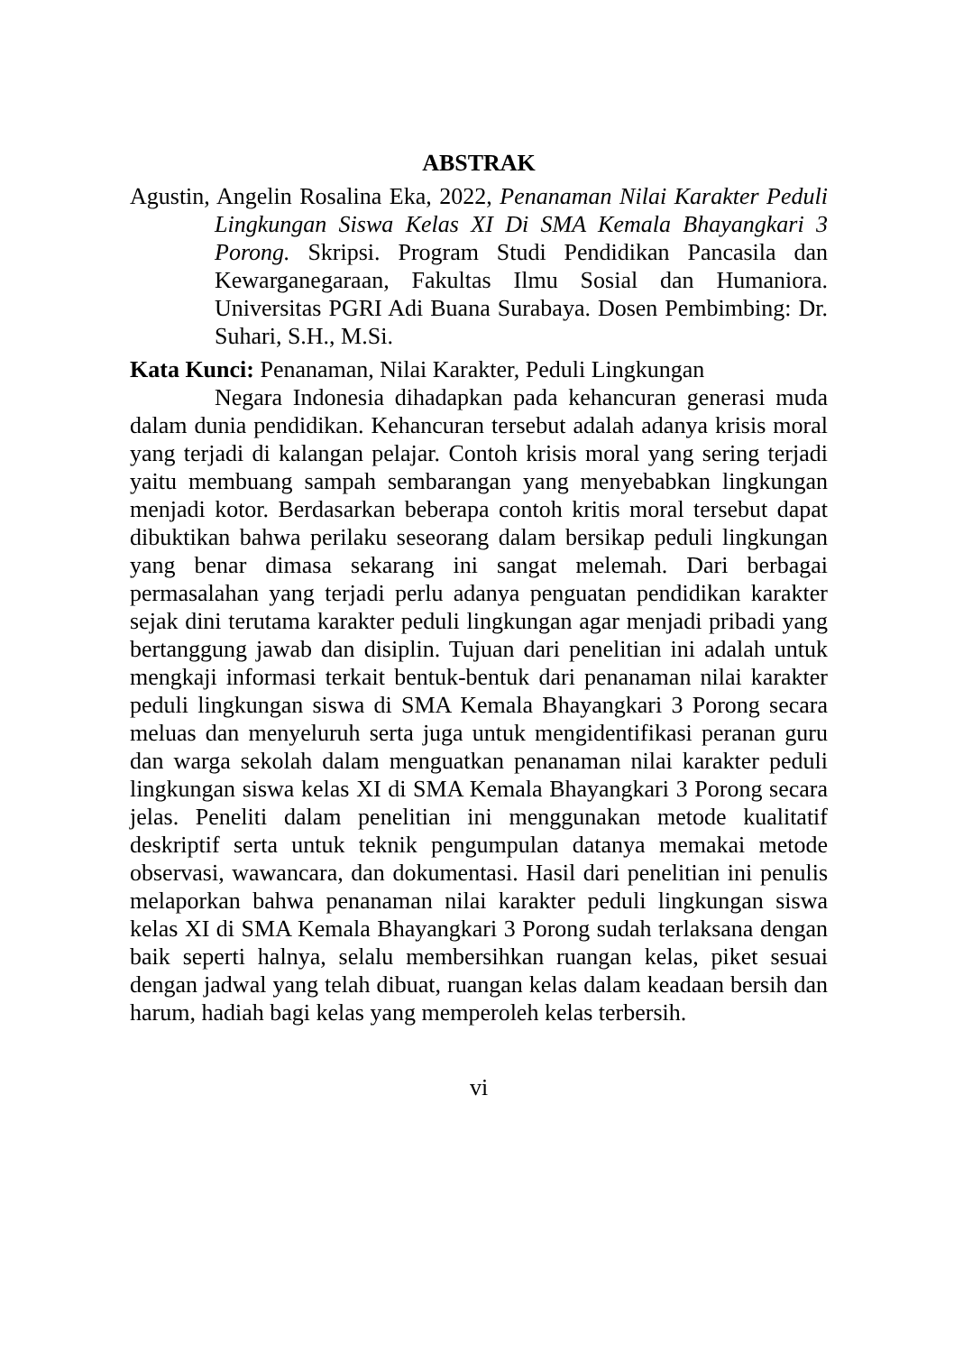ABSTRAK
Agustin, Angelin Rosalina Eka, 2022, Penanaman Nilai Karakter Peduli Lingkungan Siswa Kelas XI Di SMA Kemala Bhayangkari 3 Porong. Skripsi. Program Studi Pendidikan Pancasila dan Kewarganegaraan, Fakultas Ilmu Sosial dan Humaniora. Universitas PGRI Adi Buana Surabaya. Dosen Pembimbing: Dr. Suhari, S.H., M.Si.
Kata Kunci: Penanaman, Nilai Karakter, Peduli Lingkungan
Negara Indonesia dihadapkan pada kehancuran generasi muda dalam dunia pendidikan. Kehancuran tersebut adalah adanya krisis moral yang terjadi di kalangan pelajar. Contoh krisis moral yang sering terjadi yaitu membuang sampah sembarangan yang menyebabkan lingkungan menjadi kotor. Berdasarkan beberapa contoh kritis moral tersebut dapat dibuktikan bahwa perilaku seseorang dalam bersikap peduli lingkungan yang benar dimasa sekarang ini sangat melemah. Dari berbagai permasalahan yang terjadi perlu adanya penguatan pendidikan karakter sejak dini terutama karakter peduli lingkungan agar menjadi pribadi yang bertanggung jawab dan disiplin. Tujuan dari penelitian ini adalah untuk mengkaji informasi terkait bentuk-bentuk dari penanaman nilai karakter peduli lingkungan siswa di SMA Kemala Bhayangkari 3 Porong secara meluas dan menyeluruh serta juga untuk mengidentifikasi peranan guru dan warga sekolah dalam menguatkan penanaman nilai karakter peduli lingkungan siswa kelas XI di SMA Kemala Bhayangkari 3 Porong secara jelas. Peneliti dalam penelitian ini menggunakan metode kualitatif deskriptif serta untuk teknik pengumpulan datanya memakai metode observasi, wawancara, dan dokumentasi. Hasil dari penelitian ini penulis melaporkan bahwa penanaman nilai karakter peduli lingkungan siswa kelas XI di SMA Kemala Bhayangkari 3 Porong sudah terlaksana dengan baik seperti halnya, selalu membersihkan ruangan kelas, piket sesuai dengan jadwal yang telah dibuat, ruangan kelas dalam keadaan bersih dan harum, hadiah bagi kelas yang memperoleh kelas terbersih.
vi